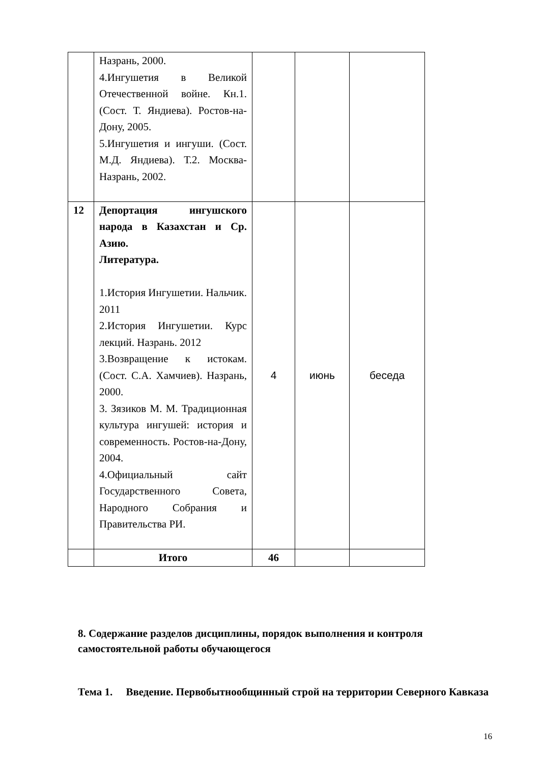| | Назрань, 2000. 4.Ингушетия в Великой Отечественной войне. Кн.1. (Сост. Т. Яндиева). Ростов-на-Дону, 2005. 5.Ингушетия и ингуши. (Сост. М.Д. Яндиева). Т.2. Москва-Назрань, 2002. | | | |
| 12 | Депортация ингушского народа в Казахстан и Ср. Азию. Литература. 1.История Ингушетии. Нальчик. 2011 2.История Ингушетии. Курс лекций. Назрань. 2012 3.Возвращение к истокам. (Сост. С.А. Хамчиев). Назрань, 2000. 3. Зязиков М. М. Традиционная культура ингушей: история и современность. Ростов-на-Дону, 2004. 4.Официальный сайт Государственного Совета, Народного Собрания и Правительства РИ. | 4 | июнь | беседа |
| | Итого | 46 | | |
8. Содержание разделов дисциплины, порядок выполнения и контроля самостоятельной работы обучающегося
Тема 1. Введение. Первобытнообщинный строй на территории Северного Кавказа
16